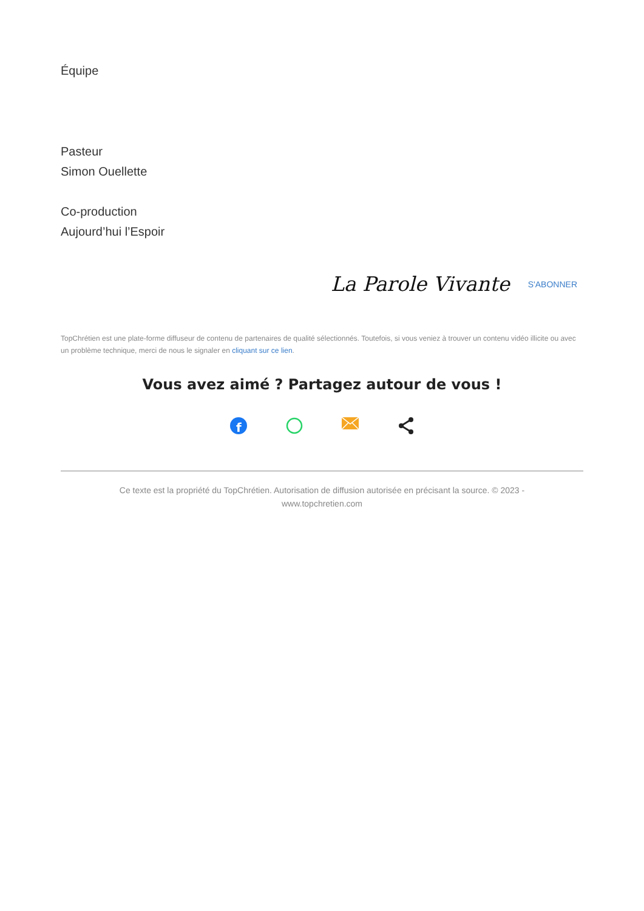Équipe
Pasteur
Simon Ouellette
Co-production
Aujourd’hui l’Espoir
La Parole Vivante S'ABONNER
TopChrétien est une plate-forme diffuseur de contenu de partenaires de qualité sélectionnés. Toutefois, si vous veniez à trouver un contenu vidéo illicite ou avec un problème technique, merci de nous le signaler en cliquant sur ce lien.
Vous avez aimé ? Partagez autour de vous !
f
Ce texte est la propriété du TopChrétien. Autorisation de diffusion autorisée en précisant la source. © 2023 - www.topchretien.com